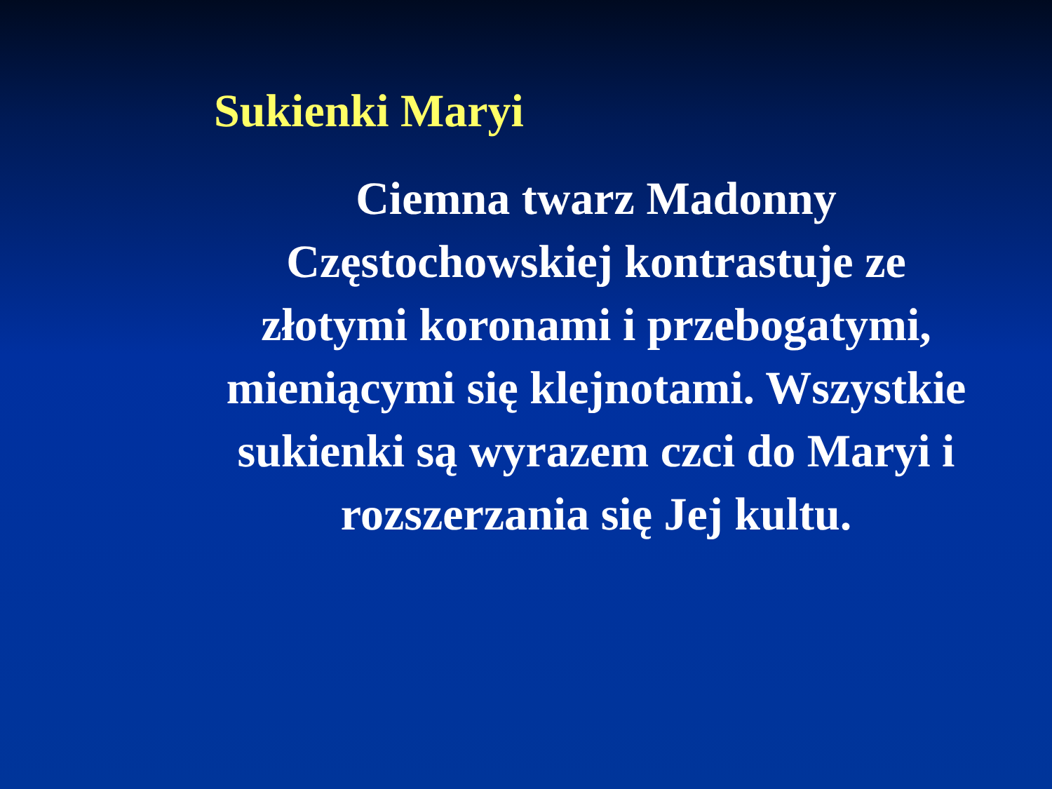Sukienki Maryi
Ciemna twarz Madonny Częstochowskiej kontrastuje ze złotymi koronami i przebogatymi, mieniącymi się klejnotami. Wszystkie sukienki są wyrazem czci do Maryi i rozszerzania się Jej kultu.